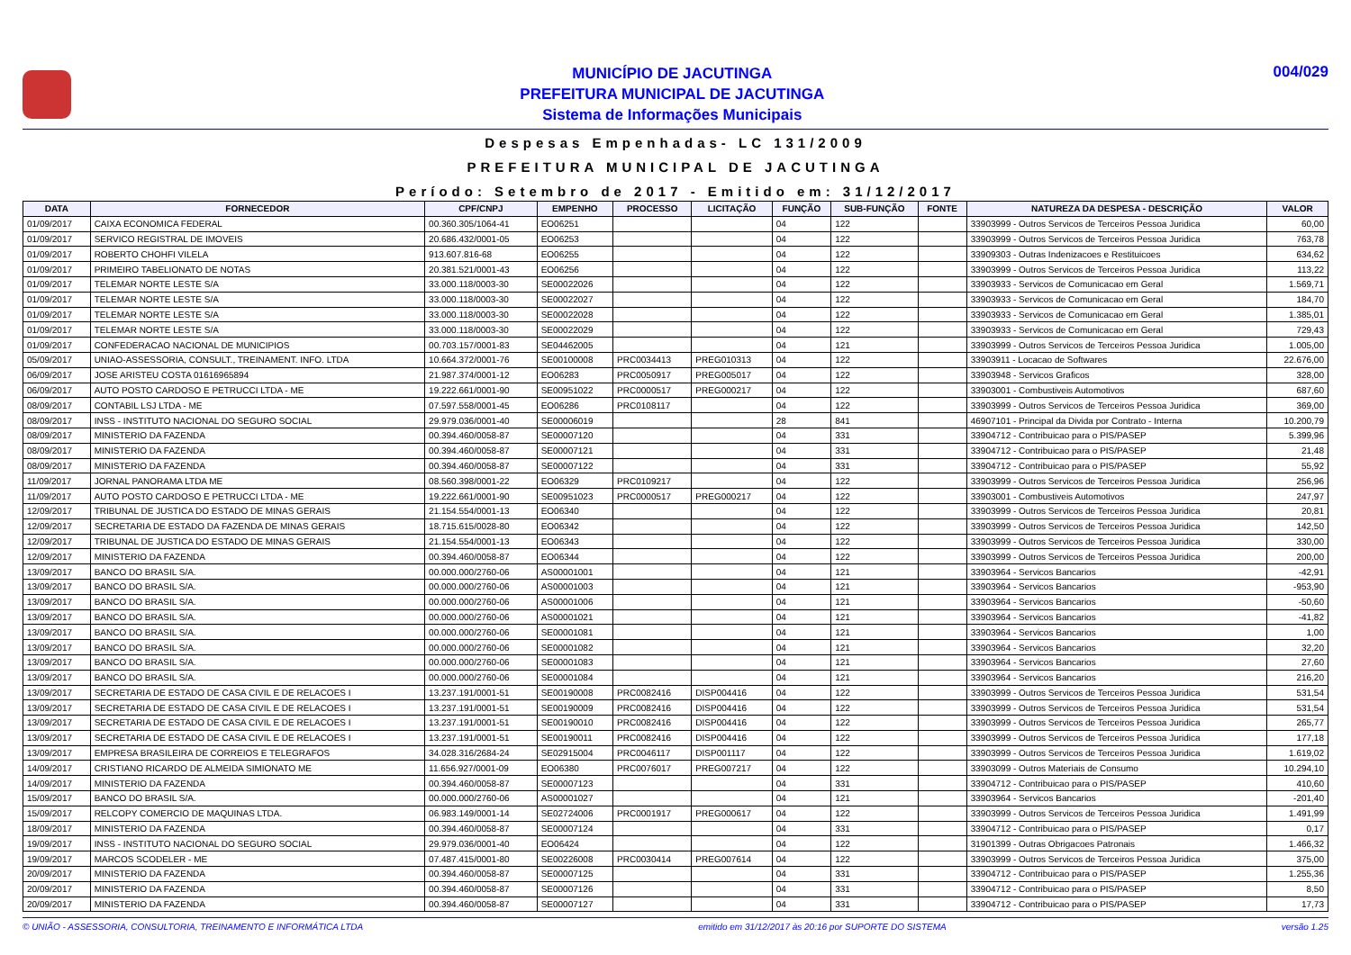MUNICÍPIO DE JACUTINGA
PREFEITURA MUNICIPAL DE JACUTINGA
Sistema de Informações Municipais
004/029
Despesas Empenhadas- LC 131/2009
PREFEITURA MUNICIPAL DE JACUTINGA
Período: Setembro de 2017 - Emitido em: 31/12/2017
| DATA | FORNECEDOR | CPF/CNPJ | EMPENHO | PROCESSO | LICITAÇÃO | FUNÇÃO | SUB-FUNÇÃO | FONTE | NATUREZA DA DESPESA - DESCRIÇÃO | VALOR |
| --- | --- | --- | --- | --- | --- | --- | --- | --- | --- | --- |
| 01/09/2017 | CAIXA ECONOMICA FEDERAL | 00.360.305/1064-41 | EO06251 | | | 04 | 122 | | 33903999 - Outros Servicos de Terceiros Pessoa Juridica | 60,00 |
| 01/09/2017 | SERVICO REGISTRAL DE IMOVEIS | 20.686.432/0001-05 | EO06253 | | | 04 | 122 | | 33903999 - Outros Servicos de Terceiros Pessoa Juridica | 763,78 |
| 01/09/2017 | ROBERTO CHOHFI VILELA | 913.607.816-68 | EO06255 | | | 04 | 122 | | 33909303 - Outras Indenizacoes e Restituicoes | 634,62 |
| 01/09/2017 | PRIMEIRO TABELIONATO DE NOTAS | 20.381.521/0001-43 | EO06256 | | | 04 | 122 | | 33903999 - Outros Servicos de Terceiros Pessoa Juridica | 113,22 |
| 01/09/2017 | TELEMAR NORTE LESTE S/A | 33.000.118/0003-30 | SE00022026 | | | 04 | 122 | | 33903933 - Servicos de Comunicacao em Geral | 1.569,71 |
| 01/09/2017 | TELEMAR NORTE LESTE S/A | 33.000.118/0003-30 | SE00022027 | | | 04 | 122 | | 33903933 - Servicos de Comunicacao em Geral | 184,70 |
| 01/09/2017 | TELEMAR NORTE LESTE S/A | 33.000.118/0003-30 | SE00022028 | | | 04 | 122 | | 33903933 - Servicos de Comunicacao em Geral | 1.385,01 |
| 01/09/2017 | TELEMAR NORTE LESTE S/A | 33.000.118/0003-30 | SE00022029 | | | 04 | 122 | | 33903933 - Servicos de Comunicacao em Geral | 729,43 |
| 01/09/2017 | CONFEDERACAO NACIONAL DE MUNICIPIOS | 00.703.157/0001-83 | SE04462005 | | | 04 | 121 | | 33903999 - Outros Servicos de Terceiros Pessoa Juridica | 1.005,00 |
| 05/09/2017 | UNIAO-ASSESSORIA, CONSULT., TREINAMENT. INFO. LTDA | 10.664.372/0001-76 | SE00100008 | PRC0034413 | PREG010313 | 04 | 122 | | 33903911 - Locacao de Softwares | 22.676,00 |
| 06/09/2017 | JOSE ARISTEU COSTA 01616965894 | 21.987.374/0001-12 | EO06283 | PRC0050917 | PREG005017 | 04 | 122 | | 33903948 - Servicos Graficos | 328,00 |
| 06/09/2017 | AUTO POSTO CARDOSO E PETRUCCI LTDA - ME | 19.222.661/0001-90 | SE00951022 | PRC0000517 | PREG000217 | 04 | 122 | | 33903001 - Combustiveis Automotivos | 687,60 |
| 08/09/2017 | CONTABIL LSJ LTDA - ME | 07.597.558/0001-45 | EO06286 | PRC0108117 | | 04 | 122 | | 33903999 - Outros Servicos de Terceiros Pessoa Juridica | 369,00 |
| 08/09/2017 | INSS - INSTITUTO NACIONAL DO SEGURO SOCIAL | 29.979.036/0001-40 | SE00006019 | | | 28 | 841 | | 46907101 - Principal da Divida por Contrato - Interna | 10.200,79 |
| 08/09/2017 | MINISTERIO DA FAZENDA | 00.394.460/0058-87 | SE00007120 | | | 04 | 331 | | 33904712 - Contribuicao para o PIS/PASEP | 5.399,96 |
| 08/09/2017 | MINISTERIO DA FAZENDA | 00.394.460/0058-87 | SE00007121 | | | 04 | 331 | | 33904712 - Contribuicao para o PIS/PASEP | 21,48 |
| 08/09/2017 | MINISTERIO DA FAZENDA | 00.394.460/0058-87 | SE00007122 | | | 04 | 331 | | 33904712 - Contribuicao para o PIS/PASEP | 55,92 |
| 11/09/2017 | JORNAL PANORAMA LTDA ME | 08.560.398/0001-22 | EO06329 | PRC0109217 | | 04 | 122 | | 33903999 - Outros Servicos de Terceiros Pessoa Juridica | 256,96 |
| 11/09/2017 | AUTO POSTO CARDOSO E PETRUCCI LTDA - ME | 19.222.661/0001-90 | SE00951023 | PRC0000517 | PREG000217 | 04 | 122 | | 33903001 - Combustiveis Automotivos | 247,97 |
| 12/09/2017 | TRIBUNAL DE JUSTICA DO ESTADO DE MINAS GERAIS | 21.154.554/0001-13 | EO06340 | | | 04 | 122 | | 33903999 - Outros Servicos de Terceiros Pessoa Juridica | 20,81 |
| 12/09/2017 | SECRETARIA DE ESTADO DA FAZENDA DE MINAS GERAIS | 18.715.615/0028-80 | EO06342 | | | 04 | 122 | | 33903999 - Outros Servicos de Terceiros Pessoa Juridica | 142,50 |
| 12/09/2017 | TRIBUNAL DE JUSTICA DO ESTADO DE MINAS GERAIS | 21.154.554/0001-13 | EO06343 | | | 04 | 122 | | 33903999 - Outros Servicos de Terceiros Pessoa Juridica | 330,00 |
| 12/09/2017 | MINISTERIO DA FAZENDA | 00.394.460/0058-87 | EO06344 | | | 04 | 122 | | 33903999 - Outros Servicos de Terceiros Pessoa Juridica | 200,00 |
| 13/09/2017 | BANCO DO BRASIL S/A. | 00.000.000/2760-06 | AS00001001 | | | 04 | 121 | | 33903964 - Servicos Bancarios | -42,91 |
| 13/09/2017 | BANCO DO BRASIL S/A. | 00.000.000/2760-06 | AS00001003 | | | 04 | 121 | | 33903964 - Servicos Bancarios | -953,90 |
| 13/09/2017 | BANCO DO BRASIL S/A. | 00.000.000/2760-06 | AS00001006 | | | 04 | 121 | | 33903964 - Servicos Bancarios | -50,60 |
| 13/09/2017 | BANCO DO BRASIL S/A. | 00.000.000/2760-06 | AS00001021 | | | 04 | 121 | | 33903964 - Servicos Bancarios | -41,82 |
| 13/09/2017 | BANCO DO BRASIL S/A. | 00.000.000/2760-06 | SE00001081 | | | 04 | 121 | | 33903964 - Servicos Bancarios | 1,00 |
| 13/09/2017 | BANCO DO BRASIL S/A. | 00.000.000/2760-06 | SE00001082 | | | 04 | 121 | | 33903964 - Servicos Bancarios | 32,20 |
| 13/09/2017 | BANCO DO BRASIL S/A. | 00.000.000/2760-06 | SE00001083 | | | 04 | 121 | | 33903964 - Servicos Bancarios | 27,60 |
| 13/09/2017 | BANCO DO BRASIL S/A. | 00.000.000/2760-06 | SE00001084 | | | 04 | 121 | | 33903964 - Servicos Bancarios | 216,20 |
| 13/09/2017 | SECRETARIA DE ESTADO DE CASA CIVIL E DE RELACOES I | 13.237.191/0001-51 | SE00190008 | PRC0082416 | DISP004416 | 04 | 122 | | 33903999 - Outros Servicos de Terceiros Pessoa Juridica | 531,54 |
| 13/09/2017 | SECRETARIA DE ESTADO DE CASA CIVIL E DE RELACOES I | 13.237.191/0001-51 | SE00190009 | PRC0082416 | DISP004416 | 04 | 122 | | 33903999 - Outros Servicos de Terceiros Pessoa Juridica | 531,54 |
| 13/09/2017 | SECRETARIA DE ESTADO DE CASA CIVIL E DE RELACOES I | 13.237.191/0001-51 | SE00190010 | PRC0082416 | DISP004416 | 04 | 122 | | 33903999 - Outros Servicos de Terceiros Pessoa Juridica | 265,77 |
| 13/09/2017 | SECRETARIA DE ESTADO DE CASA CIVIL E DE RELACOES I | 13.237.191/0001-51 | SE00190011 | PRC0082416 | DISP004416 | 04 | 122 | | 33903999 - Outros Servicos de Terceiros Pessoa Juridica | 177,18 |
| 13/09/2017 | EMPRESA BRASILEIRA DE CORREIOS E TELEGRAFOS | 34.028.316/2684-24 | SE02915004 | PRC0046117 | DISP001117 | 04 | 122 | | 33903999 - Outros Servicos de Terceiros Pessoa Juridica | 1.619,02 |
| 14/09/2017 | CRISTIANO RICARDO DE ALMEIDA SIMIONATO ME | 11.656.927/0001-09 | EO06380 | PRC0076017 | PREG007217 | 04 | 122 | | 33903099 - Outros Materiais de Consumo | 10.294,10 |
| 14/09/2017 | MINISTERIO DA FAZENDA | 00.394.460/0058-87 | SE00007123 | | | 04 | 331 | | 33904712 - Contribuicao para o PIS/PASEP | 410,60 |
| 15/09/2017 | BANCO DO BRASIL S/A. | 00.000.000/2760-06 | AS00001027 | | | 04 | 121 | | 33903964 - Servicos Bancarios | -201,40 |
| 15/09/2017 | RELCOPY COMERCIO DE MAQUINAS LTDA. | 06.983.149/0001-14 | SE02724006 | PRC0001917 | PREG000617 | 04 | 122 | | 33903999 - Outros Servicos de Terceiros Pessoa Juridica | 1.491,99 |
| 18/09/2017 | MINISTERIO DA FAZENDA | 00.394.460/0058-87 | SE00007124 | | | 04 | 331 | | 33904712 - Contribuicao para o PIS/PASEP | 0,17 |
| 19/09/2017 | INSS - INSTITUTO NACIONAL DO SEGURO SOCIAL | 29.979.036/0001-40 | EO06424 | | | 04 | 122 | | 31901399 - Outras Obrigacoes Patronais | 1.466,32 |
| 19/09/2017 | MARCOS SCODELER - ME | 07.487.415/0001-80 | SE00226008 | PRC0030414 | PREG007614 | 04 | 122 | | 33903999 - Outros Servicos de Terceiros Pessoa Juridica | 375,00 |
| 20/09/2017 | MINISTERIO DA FAZENDA | 00.394.460/0058-87 | SE00007125 | | | 04 | 331 | | 33904712 - Contribuicao para o PIS/PASEP | 1.255,36 |
| 20/09/2017 | MINISTERIO DA FAZENDA | 00.394.460/0058-87 | SE00007126 | | | 04 | 331 | | 33904712 - Contribuicao para o PIS/PASEP | 8,50 |
| 20/09/2017 | MINISTERIO DA FAZENDA | 00.394.460/0058-87 | SE00007127 | | | 04 | 331 | | 33904712 - Contribuicao para o PIS/PASEP | 17,73 |
© UNIÃO - ASSESSORIA, CONSULTORIA, TREINAMENTO E INFORMÁTICA LTDA emitido em 31/12/2017 às 20:16 por SUPORTE DO SISTEMA versão 1.25